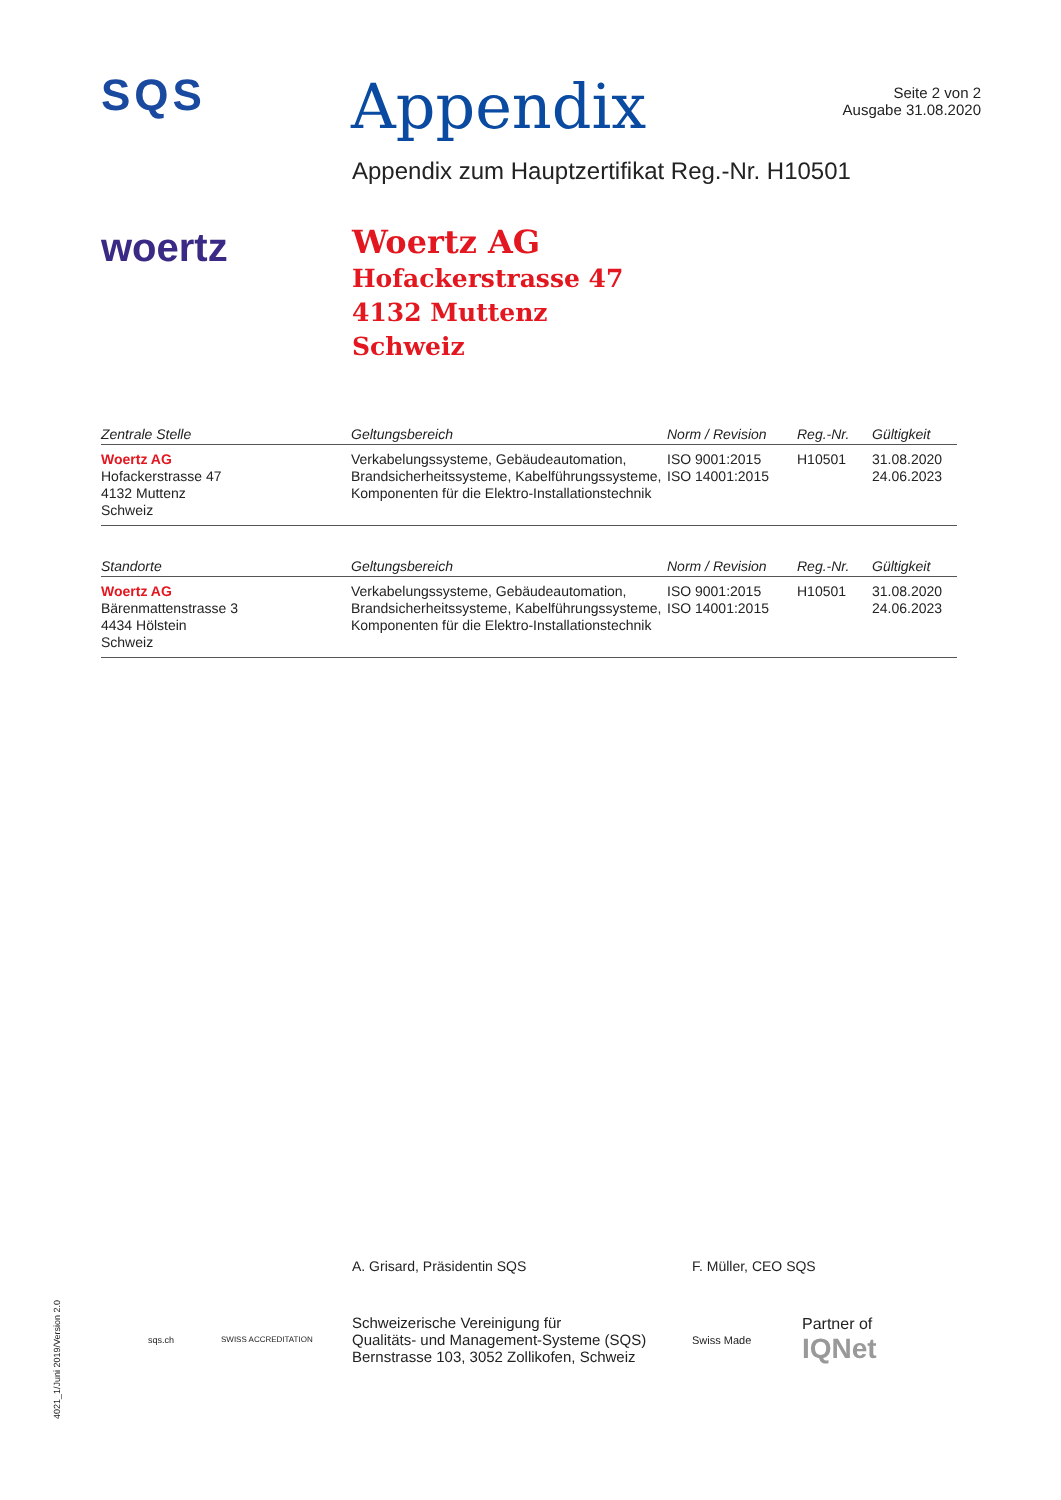SQS
Appendix
Seite 2 von 2
Ausgabe 31.08.2020
Appendix zum Hauptzertifikat Reg.-Nr. H10501
woertz
Woertz AG
Hofackerstrasse 47
4132 Muttenz
Schweiz
| Zentrale Stelle | Geltungsbereich | Norm / Revision | Reg.-Nr. | Gültigkeit |
| --- | --- | --- | --- | --- |
| Woertz AG Hofackerstrasse 47 4132 Muttenz Schweiz | Verkabelungssysteme, Gebäudeautomation, Brandsicherheitssysteme, Kabelführungssysteme, Komponenten für die Elektro-Installationstechnik | ISO 9001:2015 ISO 14001:2015 | H10501 | 31.08.2020 24.06.2023 |
| Standorte | Geltungsbereich | Norm / Revision | Reg.-Nr. | Gültigkeit |
| --- | --- | --- | --- | --- |
| Woertz AG Bärenmattenstrasse 3 4434 Hölstein Schweiz | Verkabelungssysteme, Gebäudeautomation, Brandsicherheitssysteme, Kabelführungssysteme, Komponenten für die Elektro-Installationstechnik | ISO 9001:2015 ISO 14001:2015 | H10501 | 31.08.2020 24.06.2023 |
A. Grisard, Präsidentin SQS F. Müller, CEO SQS
sqs.ch SWISS ACCREDITATION
Schweizerische Vereinigung für
Qualitäts- und Management-Systeme (SQS)
Bernstrasse 103, 3052 Zollikofen, Schweiz
Swiss Made
Partner of
IQNet
4021_1/Juni 2019/Version 2.0